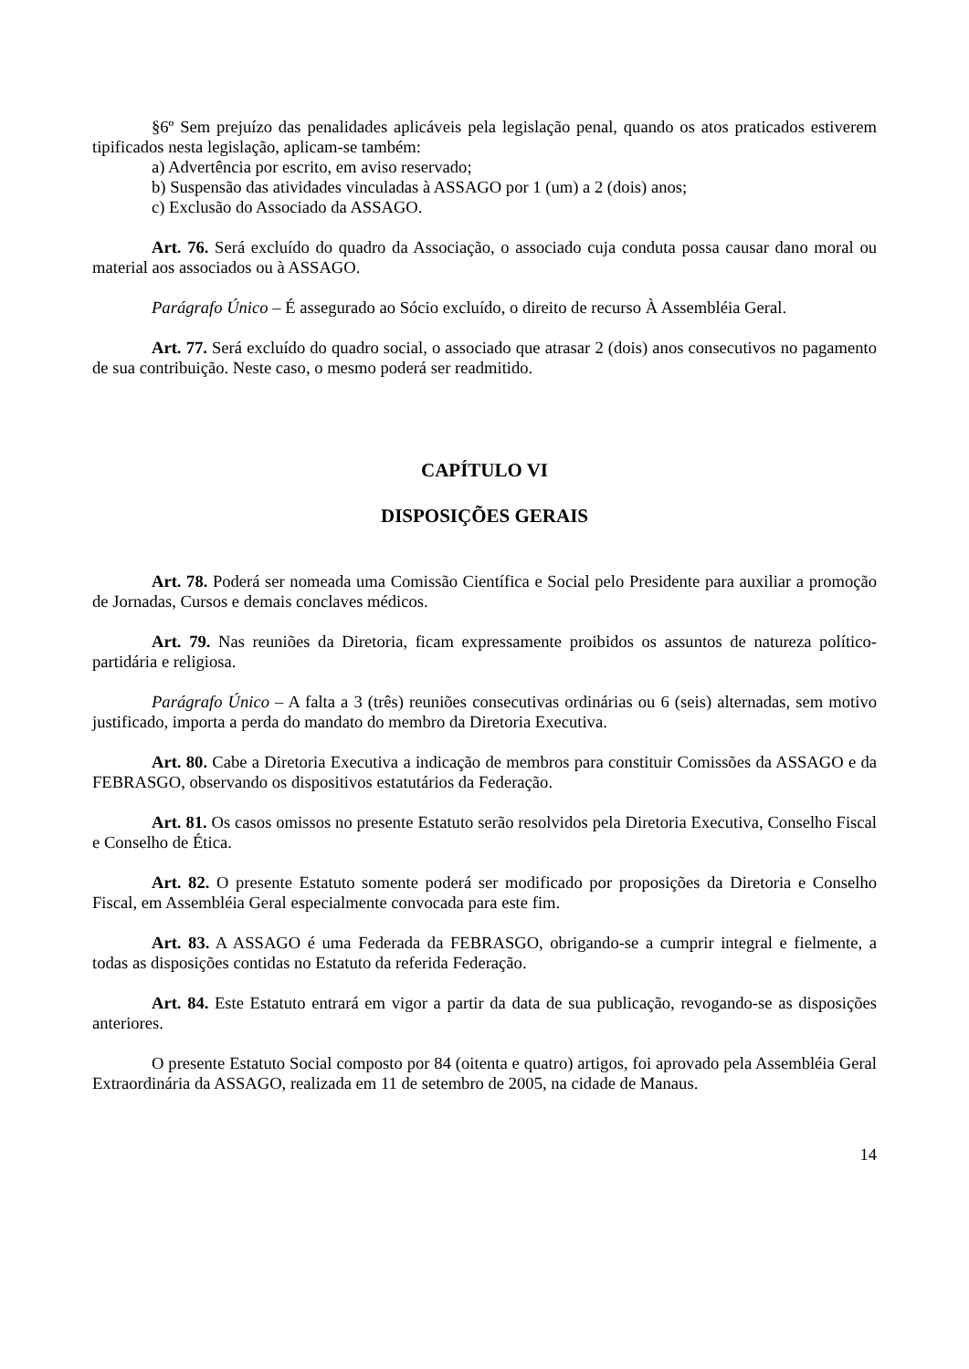§6º Sem prejuízo das penalidades aplicáveis pela legislação penal, quando os atos praticados estiverem tipificados nesta legislação, aplicam-se também:
a) Advertência por escrito, em aviso reservado;
b) Suspensão das atividades vinculadas à ASSAGO por 1 (um) a 2 (dois) anos;
c) Exclusão do Associado da ASSAGO.
Art. 76. Será excluído do quadro da Associação, o associado cuja conduta possa causar dano moral ou material aos associados ou à ASSAGO.
Parágrafo Único – É assegurado ao Sócio excluído, o direito de recurso À Assembléia Geral.
Art. 77. Será excluído do quadro social, o associado que atrasar 2 (dois) anos consecutivos no pagamento de sua contribuição. Neste caso, o mesmo poderá ser readmitido.
CAPÍTULO VI
DISPOSIÇÕES GERAIS
Art. 78. Poderá ser nomeada uma Comissão Científica e Social pelo Presidente para auxiliar a promoção de Jornadas, Cursos e demais conclaves médicos.
Art. 79. Nas reuniões da Diretoria, ficam expressamente proibidos os assuntos de natureza político-partidária e religiosa.
Parágrafo Único – A falta a 3 (três) reuniões consecutivas ordinárias ou 6 (seis) alternadas, sem motivo justificado, importa a perda do mandato do membro da Diretoria Executiva.
Art. 80. Cabe a Diretoria Executiva a indicação de membros para constituir Comissões da ASSAGO e da FEBRASGO, observando os dispositivos estatutários da Federação.
Art. 81. Os casos omissos no presente Estatuto serão resolvidos pela Diretoria Executiva, Conselho Fiscal e Conselho de Ética.
Art. 82. O presente Estatuto somente poderá ser modificado por proposições da Diretoria e Conselho Fiscal, em Assembléia Geral especialmente convocada para este fim.
Art. 83. A ASSAGO é uma Federada da FEBRASGO, obrigando-se a cumprir integral e fielmente, a todas as disposições contidas no Estatuto da referida Federação.
Art. 84. Este Estatuto entrará em vigor a partir da data de sua publicação, revogando-se as disposições anteriores.
O presente Estatuto Social composto por 84 (oitenta e quatro) artigos, foi aprovado pela Assembléia Geral Extraordinária da ASSAGO, realizada em 11 de setembro de 2005, na cidade de Manaus.
14